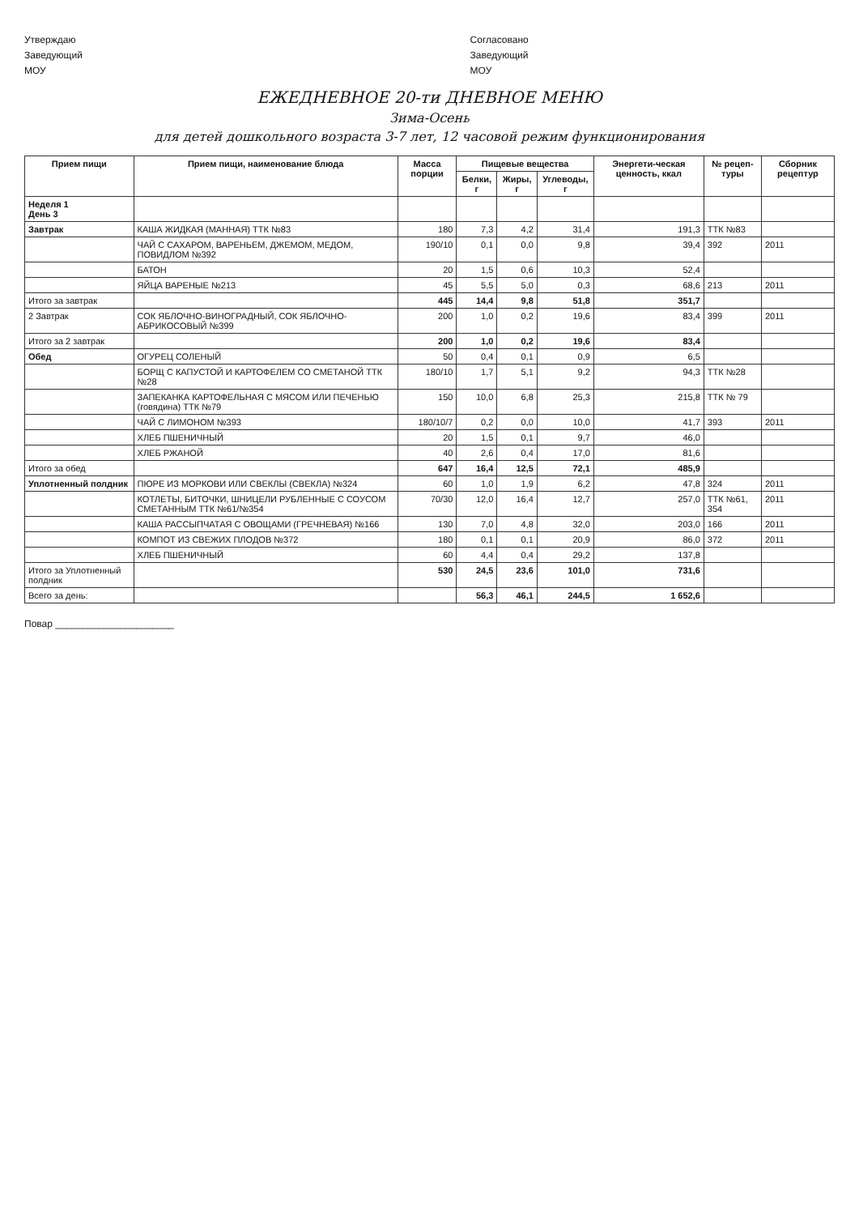Утверждаю
Заведующий
МОУ
Согласовано
Заведующий
МОУ
ЕЖЕДНЕВНОЕ 20-ти ДНЕВНОЕ МЕНЮ
Зима-Осень
для детей дошкольного возраста 3-7 лет, 12 часовой режим функционирования
| Прием пищи | Прием пищи, наименование блюда | Масса порции | Пищевые вещества | | | Энергети-ческая ценность, ккал | № рецеп-туры | Сборник рецептур |
| --- | --- | --- | --- | --- | --- | --- | --- | --- |
| | | | Белки, г | Жиры, г | Углеводы, г | | | |
| Неделя 1 День 3 | | | | | | | | |
| Завтрак | КАША ЖИДКАЯ (МАННАЯ) ТТК №83 | 180 | 7,3 | 4,2 | 31,4 | 191,3 | ТТК №83 | |
| | ЧАЙ С САХАРОМ, ВАРЕНЬЕМ, ДЖЕМОМ, МЕДОМ, ПОВИДЛОМ №392 | 190/10 | 0,1 | 0,0 | 9,8 | 39,4 | 392 | 2011 |
| | БАТОН | 20 | 1,5 | 0,6 | 10,3 | 52,4 | | |
| | ЯЙЦА ВАРЕНЫЕ №213 | 45 | 5,5 | 5,0 | 0,3 | 68,6 | 213 | 2011 |
| Итого за завтрак | | 445 | 14,4 | 9,8 | 51,8 | 351,7 | | |
| 2 Завтрак | СОК ЯБЛОЧНО-ВИНОГРАДНЫЙ, СОК ЯБЛОЧНО-АБРИКОСОВЫЙ №399 | 200 | 1,0 | 0,2 | 19,6 | 83,4 | 399 | 2011 |
| Итого за 2 завтрак | | 200 | 1,0 | 0,2 | 19,6 | 83,4 | | |
| Обед | ОГУРЕЦ СОЛЕНЫЙ | 50 | 0,4 | 0,1 | 0,9 | 6,5 | | |
| | БОРЩ С КАПУСТОЙ И КАРТОФЕЛЕМ СО СМЕТАНОЙ ТТК №28 | 180/10 | 1,7 | 5,1 | 9,2 | 94,3 | ТТК №28 | |
| | ЗАПЕКАНКА КАРТОФЕЛЬНАЯ С МЯСОМ ИЛИ ПЕЧЕНЬЮ (говядина) ТТК №79 | 150 | 10,0 | 6,8 | 25,3 | 215,8 | ТТК № 79 | |
| | ЧАЙ С ЛИМОНОМ №393 | 180/10/7 | 0,2 | 0,0 | 10,0 | 41,7 | 393 | 2011 |
| | ХЛЕБ ПШЕНИЧНЫЙ | 20 | 1,5 | 0,1 | 9,7 | 46,0 | | |
| | ХЛЕБ РЖАНОЙ | 40 | 2,6 | 0,4 | 17,0 | 81,6 | | |
| Итого за обед | | 647 | 16,4 | 12,5 | 72,1 | 485,9 | | |
| Уплотненный полдник | ПЮРЕ ИЗ МОРКОВИ ИЛИ СВЕКЛЫ (СВЕКЛА) №324 | 60 | 1,0 | 1,9 | 6,2 | 47,8 | 324 | 2011 |
| | КОТЛЕТЫ, БИТОЧКИ, ШНИЦЕЛИ РУБЛЕННЫЕ С СОУСОМ СМЕТАННЫМ ТТК №61/№354 | 70/30 | 12,0 | 16,4 | 12,7 | 257,0 | ТТК №61, 354 | 2011 |
| | КАША РАССЫПЧАТАЯ С ОВОЩАМИ (ГРЕЧНЕВАЯ) №166 | 130 | 7,0 | 4,8 | 32,0 | 203,0 | 166 | 2011 |
| | КОМПОТ ИЗ СВЕЖИХ ПЛОДОВ №372 | 180 | 0,1 | 0,1 | 20,9 | 86,0 | 372 | 2011 |
| | ХЛЕБ ПШЕНИЧНЫЙ | 60 | 4,4 | 0,4 | 29,2 | 137,8 | | |
| Итого за Уплотненный полдник | | 530 | 24,5 | 23,6 | 101,0 | 731,6 | | |
| Всего за день: | | | 56,3 | 46,1 | 244,5 | 1 652,6 | | |
Повар ______________________